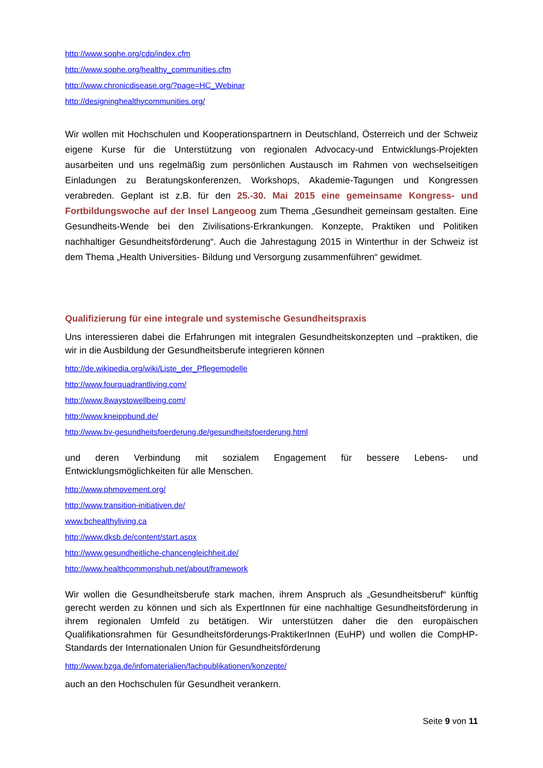http://www.sophe.org/cdp/index.cfm
http://www.sophe.org/healthy_communities.cfm
http://www.chronicdisease.org/?page=HC_Webinar
http://designinghealthycommunities.org/
Wir wollen mit Hochschulen und Kooperationspartnern in Deutschland, Österreich und der Schweiz eigene Kurse für die Unterstützung von regionalen Advocacy-und Entwicklungs-Projekten ausarbeiten und uns regelmäßig zum persönlichen Austausch im Rahmen von wechselseitigen Einladungen zu Beratungskonferenzen, Workshops, Akademie-Tagungen und Kongressen verabreden. Geplant ist z.B. für den 25.-30. Mai 2015 eine gemeinsame Kongress- und Fortbildungswoche auf der Insel Langeoog zum Thema „Gesundheit gemeinsam gestalten. Eine Gesundheits-Wende bei den Zivilisations-Erkrankungen. Konzepte, Praktiken und Politiken nachhaltiger Gesundheitsförderung“. Auch die Jahrestagung 2015 in Winterthur in der Schweiz ist dem Thema „Health Universities- Bildung und Versorgung zusammenführen“ gewidmet.
Qualifizierung für eine integrale und systemische Gesundheitspraxis
Uns interessieren dabei die Erfahrungen mit integralen Gesundheitskonzepten und –praktiken, die wir in die Ausbildung der Gesundheitsberufe integrieren können
http://de.wikipedia.org/wiki/Liste_der_Pflegemodelle
http://www.fourquadrantliving.com/
http://www.8waystowellbeing.com/
http://www.kneippbund.de/
http://www.bv-gesundheitsfoerderung.de/gesundheitsfoerderung.html
und deren Verbindung mit sozialem Engagement für bessere Lebens- und Entwicklungsmöglichkeiten für alle Menschen.
http://www.phmovement.org/
http://www.transition-initiativen.de/
www.bchealthyliving.ca
http://www.dksb.de/content/start.aspx
http://www.gesundheitliche-chancengleichheit.de/
http://www.healthcommonshub.net/about/framework
Wir wollen die Gesundheitsberufe stark machen, ihrem Anspruch als „Gesundheitsberuf“ künftig gerecht werden zu können und sich als ExpertInnen für eine nachhaltige Gesundheitsförderung in ihrem regionalen Umfeld zu betätigen. Wir unterstützen daher die den europäischen Qualifikationsrahmen für Gesundheitsförderungs-PraktikerInnen (EuHP) und wollen die CompHP- Standards der Internationalen Union für Gesundheitsförderung
http://www.bzga.de/infomaterialien/fachpublikationen/konzepte/
auch an den Hochschulen für Gesundheit verankern.
Seite 9 von 11